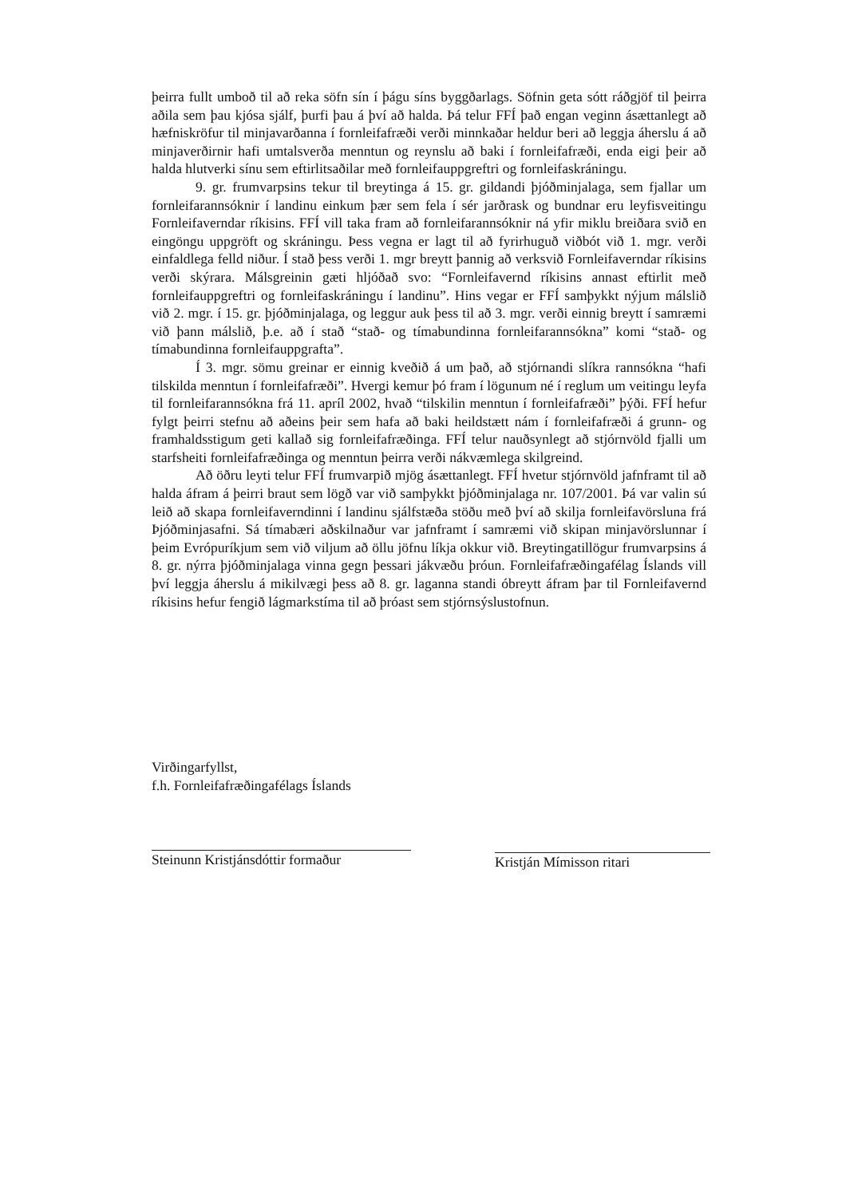þeirra fullt umboð til að reka söfn sín í þágu síns byggðarlags. Söfnin geta sótt ráðgjöf til þeirra aðila sem þau kjósa sjálf, þurfi þau á því að halda. Þá telur FFÍ það engan veginn ásættanlegt að hæfniskröfur til minjavarðanna í fornleifafræði verði minnkaðar heldur beri að leggja áherslu á að minjaverðirnir hafi umtalsverða menntun og reynslu að baki í fornleifafræði, enda eigi þeir að halda hlutverki sínu sem eftirlitsaðilar með fornleifauppgreftri og fornleifaskráningu.
9. gr. frumvarpsins tekur til breytinga á 15. gr. gildandi þjóðminjalaga, sem fjallar um fornleifarannsóknir í landinu einkum þær sem fela í sér jarðrask og bundnar eru leyfisveitingu Fornleifaverndar ríkisins. FFÍ vill taka fram að fornleifarannsóknir ná yfir miklu breiðara svið en eingöngu uppgröft og skráningu. Þess vegna er lagt til að fyrirhuguð viðbót við 1. mgr. verði einfaldlega felld niður. Í stað þess verði 1. mgr breytt þannig að verksvið Fornleifaverndar ríkisins verði skýrara. Málsgreinin gæti hljóðað svo: “Fornleifavernd ríkisins annast eftirlit með fornleifauppgreftri og fornleifaskráningu í landinu”. Hins vegar er FFÍ samþykkt nýjum málslið við 2. mgr. í 15. gr. þjóðminjalaga, og leggur auk þess til að 3. mgr. verði einnig breytt í samræmi við þann málslið, þ.e. að í stað “stað- og tímabundinna fornleifarannsókna” komi “stað- og tímabundinna fornleifauppgrafta”.
Í 3. mgr. sömu greinar er einnig kveðið á um það, að stjórnandi slíkra rannsókna “hafi tilskilda menntun í fornleifafræði”. Hvergi kemur þó fram í lögunum né í reglum um veitingu leyfa til fornleifarannsókna frá 11. apríl 2002, hvað “tilskilin menntun í fornleifafræði” þýði. FFÍ hefur fylgt þeirri stefnu að aðeins þeir sem hafa að baki heildstætt nám í fornleifafræði á grunn- og framhaldsstigum geti kallað sig fornleifafræðinga. FFÍ telur nauðsynlegt að stjórnvöld fjalli um starfsheiti fornleifafræðinga og menntun þeirra verði nákvæmlega skilgreind.
Að öðru leyti telur FFÍ frumvarpið mjög ásættanlegt. FFÍ hvetur stjórnvöld jafnframt til að halda áfram á þeirri braut sem lögð var við samþykkt þjóðminjalaga nr. 107/2001. Þá var valin sú leið að skapa fornleifaverndinni í landinu sjálfstæða stöðu með því að skilja fornleifavörsluna frá Þjóðminjasafni. Sá tímabæri aðskilnaður var jafnframt í samræmi við skipan minjavörslunnar í þeim Evrópuríkjum sem við viljum að öllu jöfnu líkja okkur við. Breytingatillögur frumvarpsins á 8. gr. nýrra þjóðminjalaga vinna gegn þessari jákvæðu þróun. Fornleifafræðingafélag Íslands vill því leggja áherslu á mikilvægi þess að 8. gr. laganna standi óbreytt áfram þar til Fornleifavernd ríkisins hefur fengið lágmarkstíma til að þróast sem stjórnsýslustofnun.
Virðingarfyllst,
f.h. Fornleifafræðingafélags Íslands
Steinunn Kristjánsdóttir formaður
Kristján Mímisson ritari